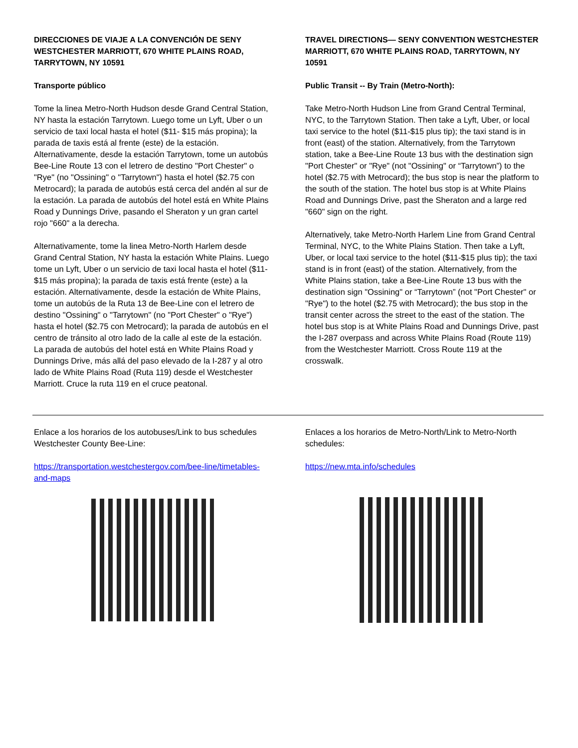DIRECCIONES DE VIAJE A LA CONVENCIÓN DE SENY WESTCHESTER MARRIOTT, 670 WHITE PLAINS ROAD, TARRYTOWN, NY 10591
Transporte público
Tome la linea Metro-North Hudson desde Grand Central Station, NY hasta la estación Tarrytown. Luego tome un Lyft, Uber o un servicio de taxi local hasta el hotel ($11- $15 más propina); la parada de taxis está al frente (este) de la estación. Alternativamente, desde la estación Tarrytown, tome un autobús Bee-Line Route 13 con el letrero de destino "Port Chester" o "Rye" (no "Ossining" o "Tarrytown") hasta el hotel ($2.75 con Metrocard); la parada de autobús está cerca del andén al sur de la estación. La parada de autobús del hotel está en White Plains Road y Dunnings Drive, pasando el Sheraton y un gran cartel rojo "660" a la derecha.
Alternativamente, tome la linea Metro-North Harlem desde Grand Central Station, NY hasta la estación White Plains. Luego tome un Lyft, Uber o un servicio de taxi local hasta el hotel ($11- $15 más propina); la parada de taxis está frente (este) a la estación. Alternativamente, desde la estación de White Plains, tome un autobús de la Ruta 13 de Bee-Line con el letrero de destino "Ossining" o "Tarrytown" (no "Port Chester" o "Rye") hasta el hotel ($2.75 con Metrocard); la parada de autobús en el centro de tránsito al otro lado de la calle al este de la estación. La parada de autobús del hotel está en White Plains Road y Dunnings Drive, más allá del paso elevado de la I-287 y al otro lado de White Plains Road (Ruta 119) desde el Westchester Marriott. Cruce la ruta 119 en el cruce peatonal.
TRAVEL DIRECTIONS— SENY CONVENTION WESTCHESTER MARRIOTT, 670 WHITE PLAINS ROAD, TARRYTOWN, NY 10591
Public Transit -- By Train (Metro-North):
Take Metro-North Hudson Line from Grand Central Terminal, NYC, to the Tarrytown Station. Then take a Lyft, Uber, or local taxi service to the hotel ($11-$15 plus tip); the taxi stand is in front (east) of the station. Alternatively, from the Tarrytown station, take a Bee-Line Route 13 bus with the destination sign "Port Chester" or "Rye" (not "Ossining" or “Tarrytown”) to the hotel ($2.75 with Metrocard); the bus stop is near the platform to the south of the station. The hotel bus stop is at White Plains Road and Dunnings Drive, past the Sheraton and a large red "660" sign on the right.
Alternatively, take Metro-North Harlem Line from Grand Central Terminal, NYC, to the White Plains Station. Then take a Lyft, Uber, or local taxi service to the hotel ($11-$15 plus tip); the taxi stand is in front (east) of the station. Alternatively, from the White Plains station, take a Bee-Line Route 13 bus with the destination sign "Ossining" or “Tarrytown” (not "Port Chester" or "Rye") to the hotel ($2.75 with Metrocard); the bus stop in the transit center across the street to the east of the station. The hotel bus stop is at White Plains Road and Dunnings Drive, past the I-287 overpass and across White Plains Road (Route 119) from the Westchester Marriott. Cross Route 119 at the crosswalk.
Enlace a los horarios de los autobuses/Link to bus schedules Westchester County Bee-Line:
https://transportation.westchestergov.com/bee-line/timetables-and-maps
Enlaces a los horarios de Metro-North/Link to Metro-North schedules:
https://new.mta.info/schedules